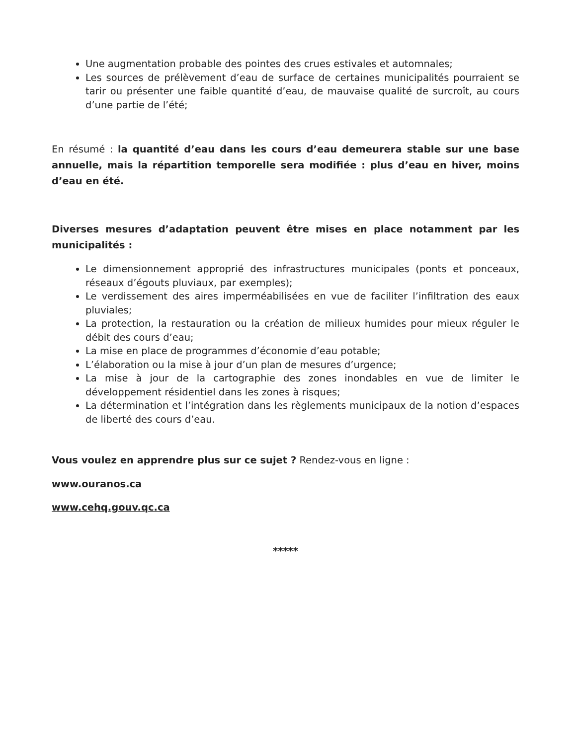Une augmentation probable des pointes des crues estivales et automnales;
Les sources de prélèvement d’eau de surface de certaines municipalités pourraient se tarir ou présenter une faible quantité d’eau, de mauvaise qualité de surcroît, au cours d’une partie de l’été;
En résumé : la quantité d’eau dans les cours d’eau demeurera stable sur une base annuelle, mais la répartition temporelle sera modifiée : plus d’eau en hiver, moins d’eau en été.
Diverses mesures d’adaptation peuvent être mises en place notamment par les municipalités :
Le dimensionnement approprié des infrastructures municipales (ponts et ponceaux, réseaux d’égouts pluviaux, par exemples);
Le verdissement des aires imperméabilisées en vue de faciliter l’infiltration des eaux pluviales;
La protection, la restauration ou la création de milieux humides pour mieux réguler le débit des cours d’eau;
La mise en place de programmes d’économie d’eau potable;
L’élaboration ou la mise à jour d’un plan de mesures d’urgence;
La mise à jour de la cartographie des zones inondables en vue de limiter le développement résidentiel dans les zones à risques;
La détermination et l’intégration dans les règlements municipaux de la notion d’espaces de liberté des cours d’eau.
Vous voulez en apprendre plus sur ce sujet ? Rendez-vous en ligne :
www.ouranos.ca
www.cehq.gouv.qc.ca
*****